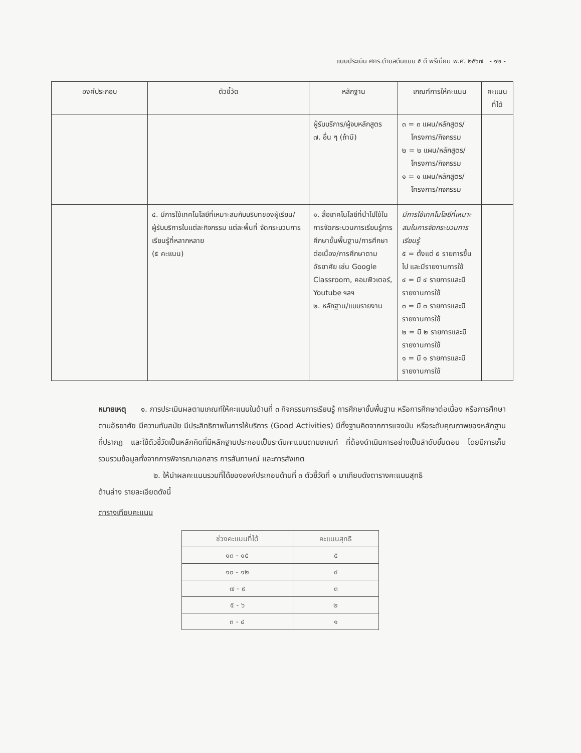แบบประเมิน ศกร.ตำบลต้นแบบ ๕ ดี พรีเมี่ยม พ.ศ. ๒๕๖๗ - ๑๒ -
| องค์ประกอบ | ตัวชี้วัด | หลักฐาน | เกณฑ์การให้คะแนน | คะแนน ที่ได้ |
| --- | --- | --- | --- | --- |
| | | ผู้รับบริการ/ผู้จบหลักสูตร ๗. อื่น ๆ (ถ้ามี) | ๓ = ๓ แผน/หลักสูตร/ โครงการ/กิจกรรม ๒ = ๒ แผน/หลักสูตร/ โครงการ/กิจกรรม ๑ = ๑ แผน/หลักสูตร/ โครงการ/กิจกรรม | |
| | ๔. มีการใช้เทคโนโลยีที่เหมาะสมกับบริบทของผู้เรียน/ผู้รับบริการในแต่ละกิจกรรม แต่ละพื้นที่ จัดกระบวนการเรียนรู้ที่หลากหลาย (๕ คะแนน) | ๑. สื่อเทคโนโลยีที่นำไปใช้ในการจัดกระบวนการเรียนรู้การศึกษาขั้นพื้นฐาน/การศึกษาต่อเนื่อง/การศึกษาตามอัธยาศัย เช่น Google Classroom, คอมพิวเตอร์, Youtube ฯลฯ ๒. หลักฐาน/แบบรายงาน | มีการใช้เทคโนโลยีที่เหมาะสมในการจัดกระบวนการเรียนรู้ ๕ = ตั้งแต่ ๕ รายการขึ้นไป และมีรายงานการใช้ ๔ = มี ๔ รายการและมีรายงานการใช้ ๓ = มี ๓ รายการและมีรายงานการใช้ ๒ = มี ๒ รายการและมีรายงานการใช้ ๑ = มี ๑ รายการและมีรายงานการใช้ | |
หมายเหตุ ๑. การประเมินผลตามเกณฑ์ให้คะแนนในด้านที่ ๓ กิจกรรมการเรียนรู้ การศึกษาขั้นพื้นฐาน หรือการศึกษาต่อเนื่อง หรือการศึกษาตามอัธยาศัย มีความทันสมัย มีประสิทธิภาพในการให้บริการ (Good Activities) มีทั้งฐานคิดจากการแจงนับ หรือระดับคุณภาพของหลักฐานที่ปรากฏ และใช้ตัวชี้วัดเป็นหลักคิดที่มีหลักฐานประกอบเป็นระดับคะแนนตามเกณฑ์ ที่ต้องดำเนินการอย่างเป็นลำดับขั้นตอน โดยมีการเก็บรวบรวมข้อมูลทั้งจากการพิจารณาเอกสาร การสัมภาษณ์ และการสังเกต
๒. ให้นำผลคะแนนรวมที่ได้ขององค์ประกอบด้านที่ ๓ ตัวชี้วัดที่ ๑ มาเทียบดังตารางคะแนนสุทธิ
ด้านล่าง รายละเอียดดังนี้
ตารางเทียบคะแนน
| ช่วงคะแนนที่ได้ | คะแนนสุทธิ |
| --- | --- |
| ๑๓ - ๑๕ | ๕ |
| ๑๐ - ๑๒ | ๔ |
| ๗ - ๙ | ๓ |
| ๕ - ๖ | ๒ |
| ๓ - ๔ | ๑ |